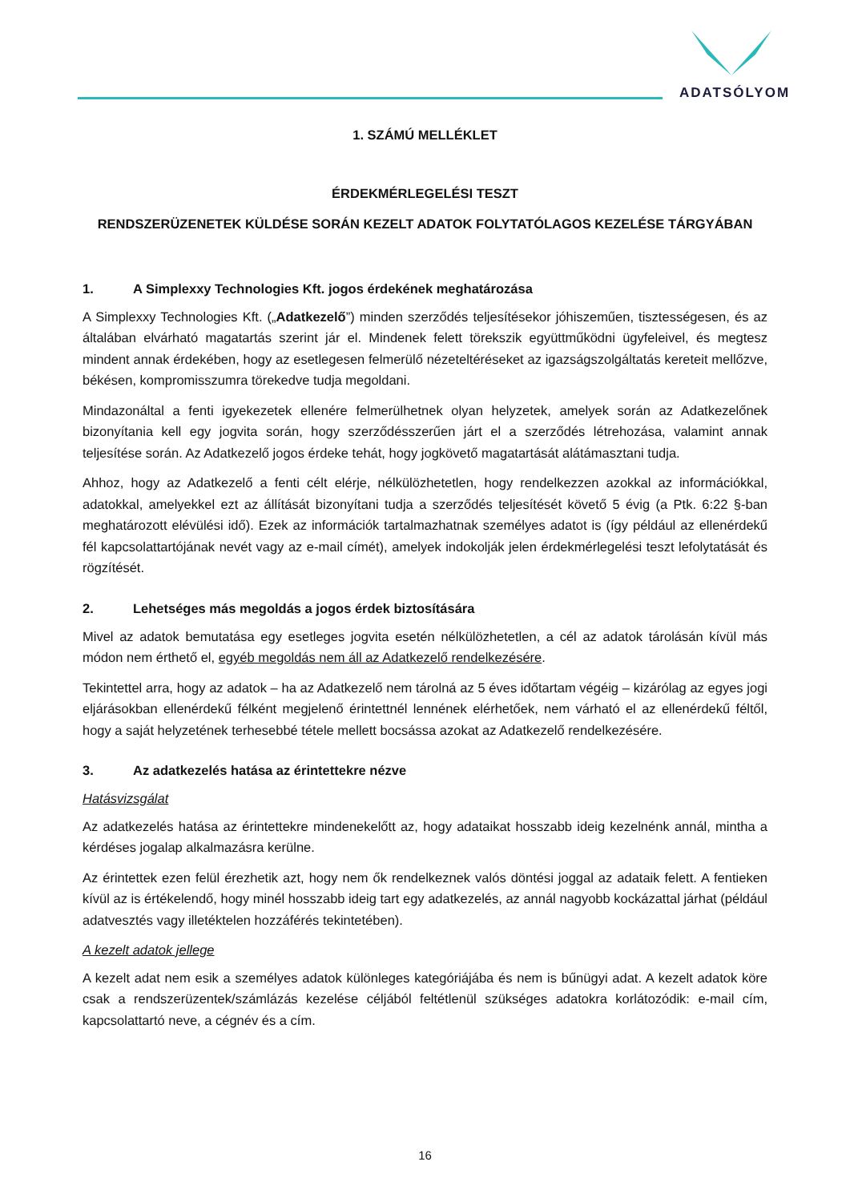ADATSÓLYOM
1. SZÁMÚ MELLÉKLET
ÉRDEKMÉRLEGELÉSI TESZT
RENDSZERÜZENETEK KÜLDÉSE SORÁN KEZELT ADATOK FOLYTATÓLAGOS KEZELÉSE TÁRGYÁBAN
1. A Simplexxy Technologies Kft. jogos érdekének meghatározása
A Simplexxy Technologies Kft. („Adatkezelő”) minden szerződés teljesítésekor jóhiszeműen, tisztességesen, és az általában elvárható magatartás szerint jár el. Mindenek felett törekszik együttműködni ügyfeleivel, és megtesz mindent annak érdekében, hogy az esetlegesen felmerülő nézeteltéréseket az igazságszolgáltatás kereteit mellőzve, békésen, kompromisszumra törekedve tudja megoldani.
Mindazonáltal a fenti igyekezetek ellenére felmerülhetnek olyan helyzetek, amelyek során az Adatkezelőnek bizonyítania kell egy jogvita során, hogy szerződésszerűen járt el a szerződés létrehozása, valamint annak teljesítése során. Az Adatkezelő jogos érdeke tehát, hogy jogkövető magatartását alátámasztani tudja.
Ahhoz, hogy az Adatkezelő a fenti célt elérje, nélkülözhetetlen, hogy rendelkezzen azokkal az információkkal, adatokkal, amelyekkel ezt az állítását bizonyítani tudja a szerződés teljesítését követő 5 évig (a Ptk. 6:22 §-ban meghatározott elévülési idő). Ezek az információk tartalmazhatnak személyes adatot is (így például az ellenérdekű fél kapcsolattartójának nevét vagy az e-mail címét), amelyek indokolják jelen érdekmérlegelési teszt lefolytatását és rögzítését.
2. Lehetséges más megoldás a jogos érdek biztosítására
Mivel az adatok bemutatása egy esetleges jogvita esetén nélkülözhetetlen, a cél az adatok tárolásán kívül más módon nem érthető el, egyéb megoldás nem áll az Adatkezelő rendelkezésére.
Tekintettel arra, hogy az adatok – ha az Adatkezelő nem tárolná az 5 éves időtartam végéig – kizárólag az egyes jogi eljárásokban ellenérdekű félként megjelenő érintettnél lennének elérhetőek, nem várható el az ellenérdekű féltől, hogy a saját helyzetének terhesebbé tétele mellett bocsássa azokat az Adatkezelő rendelkezésére.
3. Az adatkezelés hatása az érintettekre nézve
Hatásvizsgálat
Az adatkezelés hatása az érintettekre mindenekelőtt az, hogy adataikat hosszabb ideig kezelnénk annál, mintha a kérdéses jogalap alkalmazásra kerülne.
Az érintettek ezen felül érezhetik azt, hogy nem ők rendelkeznek valós döntési joggal az adataik felett. A fentieken kívül az is értékelendő, hogy minél hosszabb ideig tart egy adatkezelés, az annál nagyobb kockázattal járhat (például adatvesztés vagy illetéktelen hozzáférés tekintetében).
A kezelt adatok jellege
A kezelt adat nem esik a személyes adatok különleges kategóriájába és nem is bűnügyi adat. A kezelt adatok köre csak a rendszerüzentek/számlázás kezelése céljából feltétlenül szükséges adatokra korlátozódik: e-mail cím, kapcsolattartó neve, a cégnév és a cím.
16